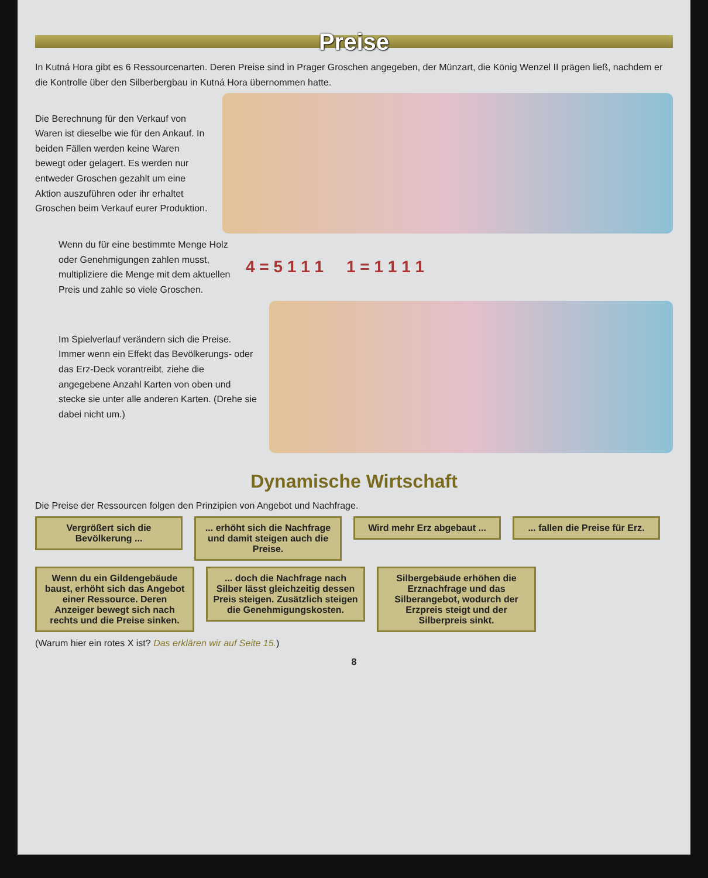Preise
In Kutná Hora gibt es 6 Ressourcenarten. Deren Preise sind in Prager Groschen angegeben, der Münzart, die König Wenzel II prägen ließ, nachdem er die Kontrolle über den Silberbergbau in Kutná Hora übernommen hatte.
Die Berechnung für den Verkauf von Waren ist dieselbe wie für den Ankauf. In beiden Fällen werden keine Waren bewegt oder gelagert. Es werden nur entweder Groschen gezahlt um eine Aktion auszuführen oder ihr erhaltet Groschen beim Verkauf eurer Produktion.
Wenn du für eine bestimmte Menge Holz oder Genehmigungen zahlen musst, multipliziere die Menge mit dem aktuellen Preis und zahle so viele Groschen.
4 = 5 1 1 1 1 = 1 1 1 1
Im Spielverlauf verändern sich die Preise. Immer wenn ein Effekt das Bevölkerungs- oder das Erz-Deck vorantreibt, ziehe die angegebene Anzahl Karten von oben und stecke sie unter alle anderen Karten. (Drehe sie dabei nicht um.)
Dynamische Wirtschaft
Die Preise der Ressourcen folgen den Prinzipien von Angebot und Nachfrage.
Vergrößert sich die Bevölkerung ...
... erhöht sich die Nachfrage und damit steigen auch die Preise.
Wird mehr Erz abgebaut ...
... fallen die Preise für Erz.
Wenn du ein Gildengebäude baust, erhöht sich das Angebot einer Ressource. Deren Anzeiger bewegt sich nach rechts und die Preise sinken.
... doch die Nachfrage nach Silber lässt gleichzeitig dessen Preis steigen. Zusätzlich steigen die Genehmigungskosten.
Silbergebäude erhöhen die Erznachfrage und das Silberangebot, wodurch der Erzpreis steigt und der Silberpreis sinkt.
(Warum hier ein rotes X ist? Das erklären wir auf Seite 15.)
8